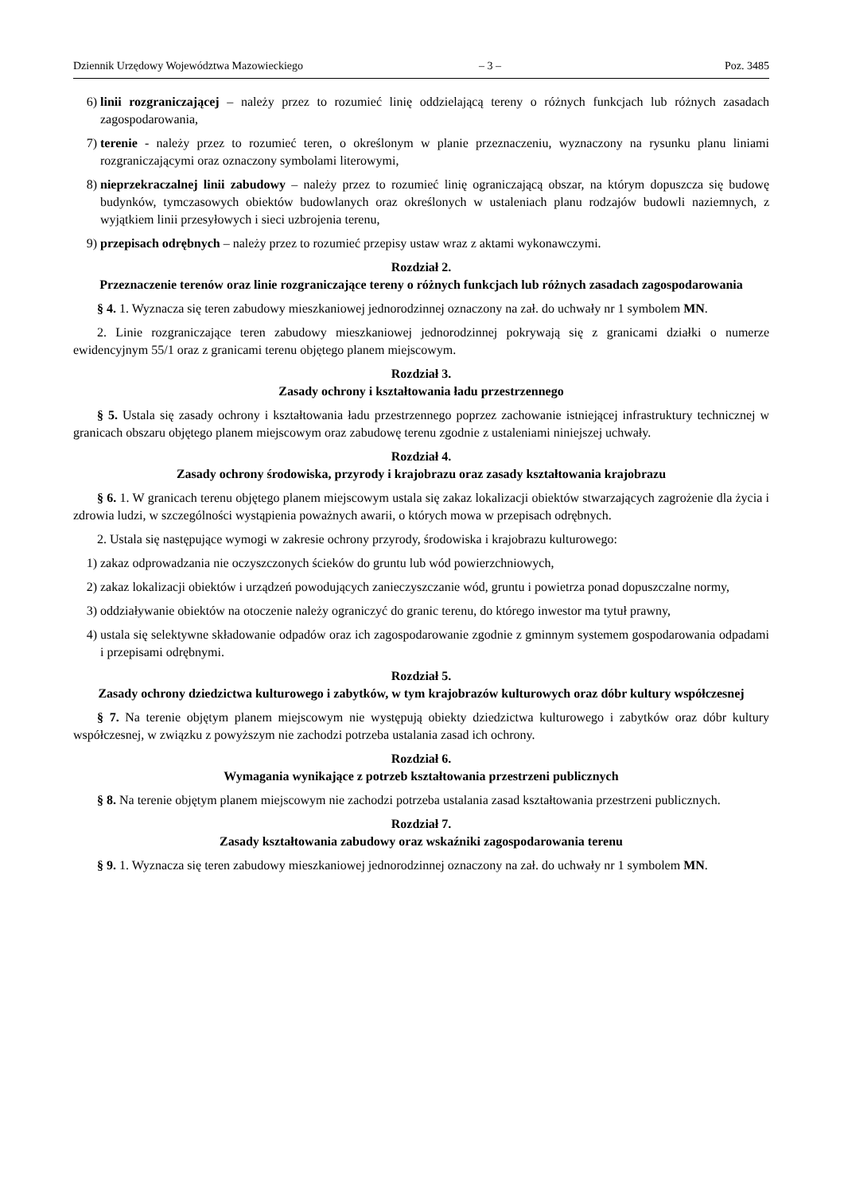Dziennik Urzędowy Województwa Mazowieckiego – 3 – Poz. 3485
6) linii rozgraniczającej – należy przez to rozumieć linię oddzielającą tereny o różnych funkcjach lub różnych zasadach zagospodarowania,
7) terenie - należy przez to rozumieć teren, o określonym w planie przeznaczeniu, wyznaczony na rysunku planu liniami rozgraniczającymi oraz oznaczony symbolami literowymi,
8) nieprzekraczalnej linii zabudowy – należy przez to rozumieć linię ograniczającą obszar, na którym dopuszcza się budowę budynków, tymczasowych obiektów budowlanych oraz określonych w ustaleniach planu rodzajów budowli naziemnych, z wyjątkiem linii przesyłowych i sieci uzbrojenia terenu,
9) przepisach odrębnych – należy przez to rozumieć przepisy ustaw wraz z aktami wykonawczymi.
Rozdział 2.
Przeznaczenie terenów oraz linie rozgraniczające tereny o różnych funkcjach lub różnych zasadach zagospodarowania
§ 4. 1. Wyznacza się teren zabudowy mieszkaniowej jednorodzinnej oznaczony na zał. do uchwały nr 1 symbolem MN.
2. Linie rozgraniczające teren zabudowy mieszkaniowej jednorodzinnej pokrywają się z granicami działki o numerze ewidencyjnym 55/1 oraz z granicami terenu objętego planem miejscowym.
Rozdział 3.
Zasady ochrony i kształtowania ładu przestrzennego
§ 5. Ustala się zasady ochrony i kształtowania ładu przestrzennego poprzez zachowanie istniejącej infrastruktury technicznej w granicach obszaru objętego planem miejscowym oraz zabudowę terenu zgodnie z ustaleniami niniejszej uchwały.
Rozdział 4.
Zasady ochrony środowiska, przyrody i krajobrazu oraz zasady kształtowania krajobrazu
§ 6. 1. W granicach terenu objętego planem miejscowym ustala się zakaz lokalizacji obiektów stwarzających zagrożenie dla życia i zdrowia ludzi, w szczególności wystąpienia poważnych awarii, o których mowa w przepisach odrębnych.
2. Ustala się następujące wymogi w zakresie ochrony przyrody, środowiska i krajobrazu kulturowego:
1) zakaz odprowadzania nie oczyszczonych ścieków do gruntu lub wód powierzchniowych,
2) zakaz lokalizacji obiektów i urządzeń powodujących zanieczyszczanie wód, gruntu i powietrza ponad dopuszczalne normy,
3) oddziaływanie obiektów na otoczenie należy ograniczyć do granic terenu, do którego inwestor ma tytuł prawny,
4) ustala się selektywne składowanie odpadów oraz ich zagospodarowanie zgodnie z gminnym systemem gospodarowania odpadami i przepisami odrębnymi.
Rozdział 5.
Zasady ochrony dziedzictwa kulturowego i zabytków, w tym krajobrazów kulturowych oraz dóbr kultury współczesnej
§ 7. Na terenie objętym planem miejscowym nie występują obiekty dziedzictwa kulturowego i zabytków oraz dóbr kultury współczesnej, w związku z powyższym nie zachodzi potrzeba ustalania zasad ich ochrony.
Rozdział 6.
Wymagania wynikające z potrzeb kształtowania przestrzeni publicznych
§ 8. Na terenie objętym planem miejscowym nie zachodzi potrzeba ustalania zasad kształtowania przestrzeni publicznych.
Rozdział 7.
Zasady kształtowania zabudowy oraz wskaźniki zagospodarowania terenu
§ 9. 1. Wyznacza się teren zabudowy mieszkaniowej jednorodzinnej oznaczony na zał. do uchwały nr 1 symbolem MN.